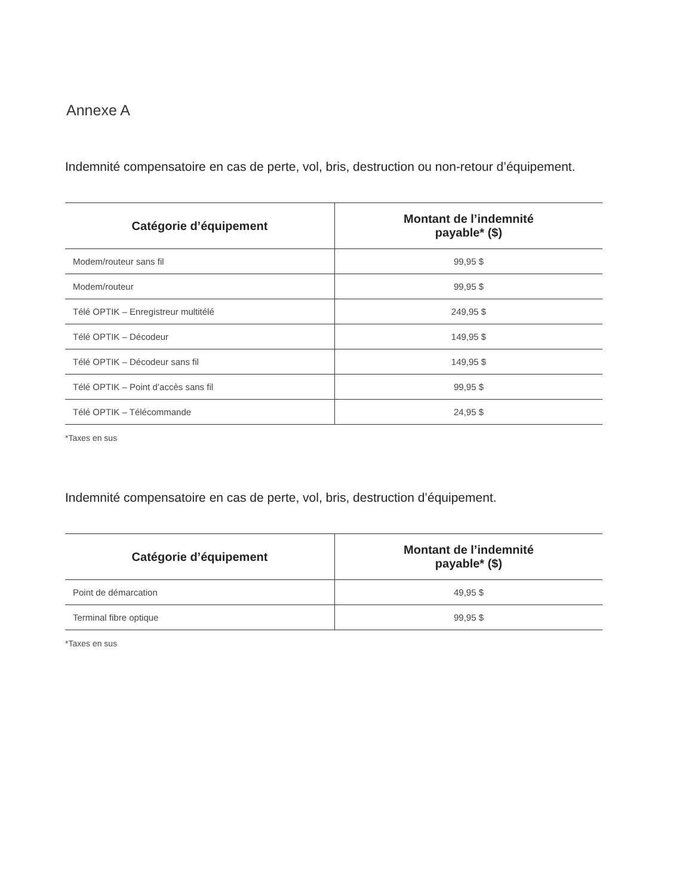Annexe A
Indemnité compensatoire en cas de perte, vol, bris, destruction ou non-retour d’équipement.
| Catégorie d’équipement | Montant de l’indemnité payable* ($) |
| --- | --- |
| Modem/routeur sans fil | 99,95 $ |
| Modem/routeur | 99,95 $ |
| Télé OPTIK – Enregistreur multitélé | 249,95 $ |
| Télé OPTIK – Décodeur | 149,95 $ |
| Télé OPTIK – Décodeur sans fil | 149,95 $ |
| Télé OPTIK – Point d’accès sans fil | 99,95 $ |
| Télé OPTIK – Télécommande | 24,95 $ |
*Taxes en sus
Indemnité compensatoire en cas de perte, vol, bris, destruction d’équipement.
| Catégorie d’équipement | Montant de l’indemnité payable* ($) |
| --- | --- |
| Point de démarcation | 49,95 $ |
| Terminal fibre optique | 99,95 $ |
*Taxes en sus